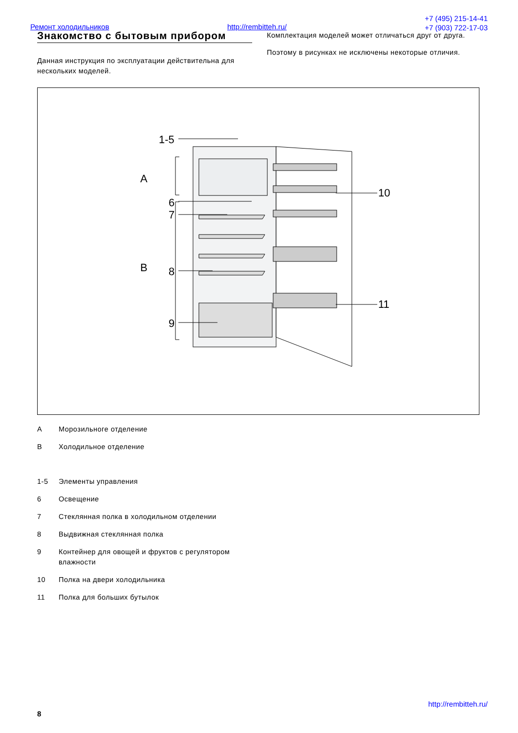Ремонт холодильников http://rembitteh.ru/
+7 (495) 215-14-41
+7 (903) 722-17-03
Знакомство с бытовым прибором
Данная инструкция по эксплуатации действительна для нескольких моделей.
Комплектация моделей может отличаться друг от друга.
Поэтому в рисунках не исключены некоторые отличия.
1-5
A
6
7
B
8
9
10
11
A Морозильноге отделение
B Холодильное отделение
1-5 Элементы управления
6 Освещение
7 Стеклянная полка в холодильном отделении
8 Выдвижная стеклянная полка
9 Контейнер для овощей и фруктов с регулятором
влажности
10 Полка на двери холодильника
11 Полка для больших бутылок
http://rembitteh.ru/
8